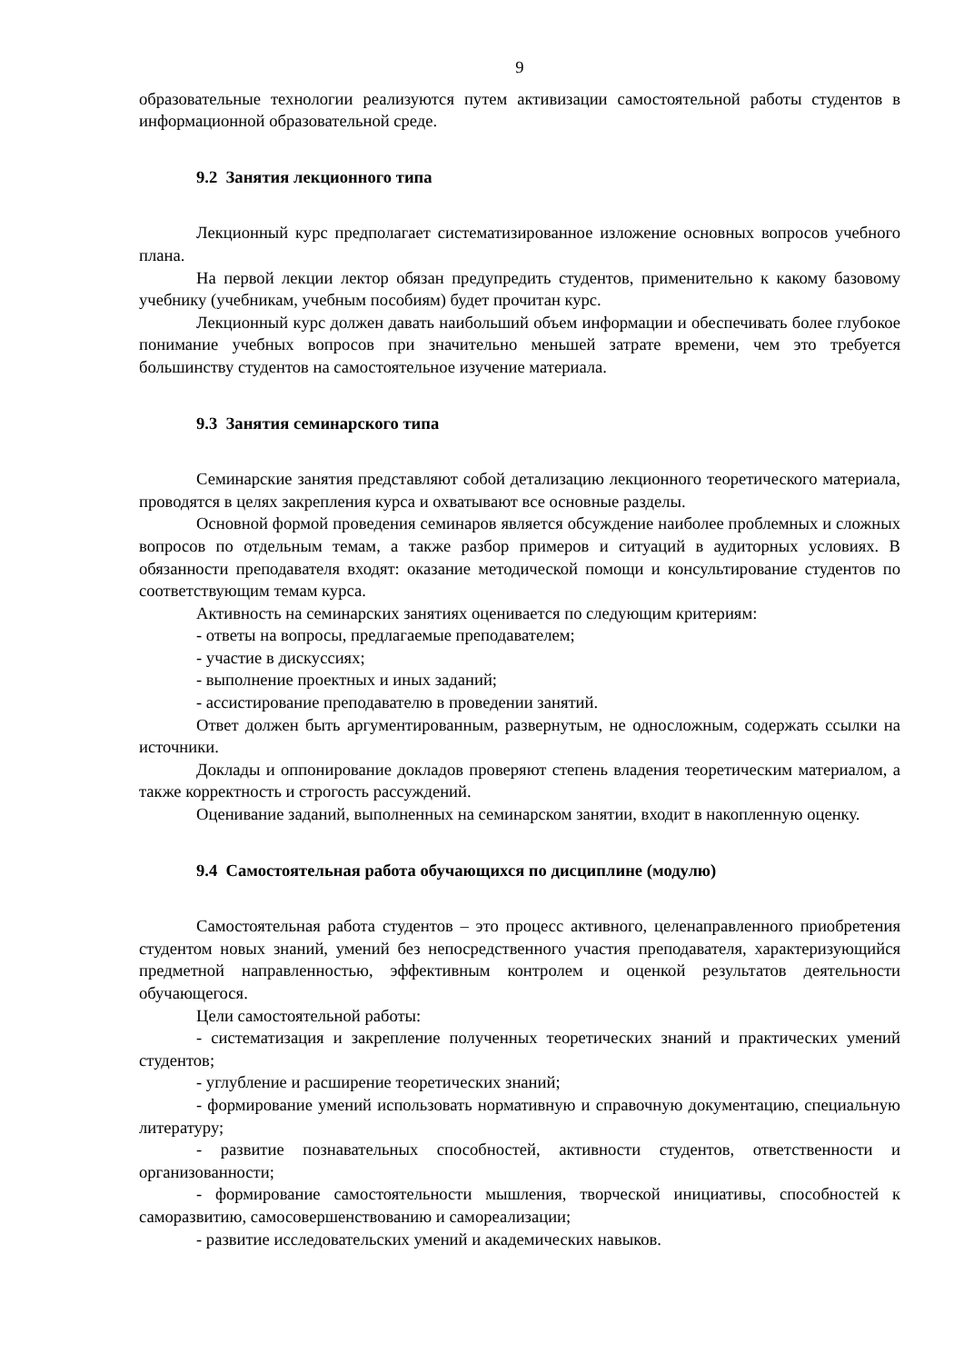9
образовательные технологии реализуются путем активизации самостоятельной работы студентов в информационной образовательной среде.
9.2 Занятия лекционного типа
Лекционный курс предполагает систематизированное изложение основных вопросов учебного плана.
На первой лекции лектор обязан предупредить студентов, применительно к какому базовому учебнику (учебникам, учебным пособиям) будет прочитан курс.
Лекционный курс должен давать наибольший объем информации и обеспечивать более глубокое понимание учебных вопросов при значительно меньшей затрате времени, чем это требуется большинству студентов на самостоятельное изучение материала.
9.3 Занятия семинарского типа
Семинарские занятия представляют собой детализацию лекционного теоретического материала, проводятся в целях закрепления курса и охватывают все основные разделы.
Основной формой проведения семинаров является обсуждение наиболее проблемных и сложных вопросов по отдельным темам, а также разбор примеров и ситуаций в аудиторных условиях. В обязанности преподавателя входят: оказание методической помощи и консультирование студентов по соответствующим темам курса.
Активность на семинарских занятиях оценивается по следующим критериям:
- ответы на вопросы, предлагаемые преподавателем;
- участие в дискуссиях;
- выполнение проектных и иных заданий;
- ассистирование преподавателю в проведении занятий.
Ответ должен быть аргументированным, развернутым, не односложным, содержать ссылки на источники.
Доклады и оппонирование докладов проверяют степень владения теоретическим материалом, а также корректность и строгость рассуждений.
Оценивание заданий, выполненных на семинарском занятии, входит в накопленную оценку.
9.4 Самостоятельная работа обучающихся по дисциплине (модулю)
Самостоятельная работа студентов – это процесс активного, целенаправленного приобретения студентом новых знаний, умений без непосредственного участия преподавателя, характеризующийся предметной направленностью, эффективным контролем и оценкой результатов деятельности обучающегося.
Цели самостоятельной работы:
- систематизация и закрепление полученных теоретических знаний и практических умений студентов;
- углубление и расширение теоретических знаний;
- формирование умений использовать нормативную и справочную документацию, специальную литературу;
- развитие познавательных способностей, активности студентов, ответственности и организованности;
- формирование самостоятельности мышления, творческой инициативы, способностей к саморазвитию, самосовершенствованию и самореализации;
- развитие исследовательских умений и академических навыков.